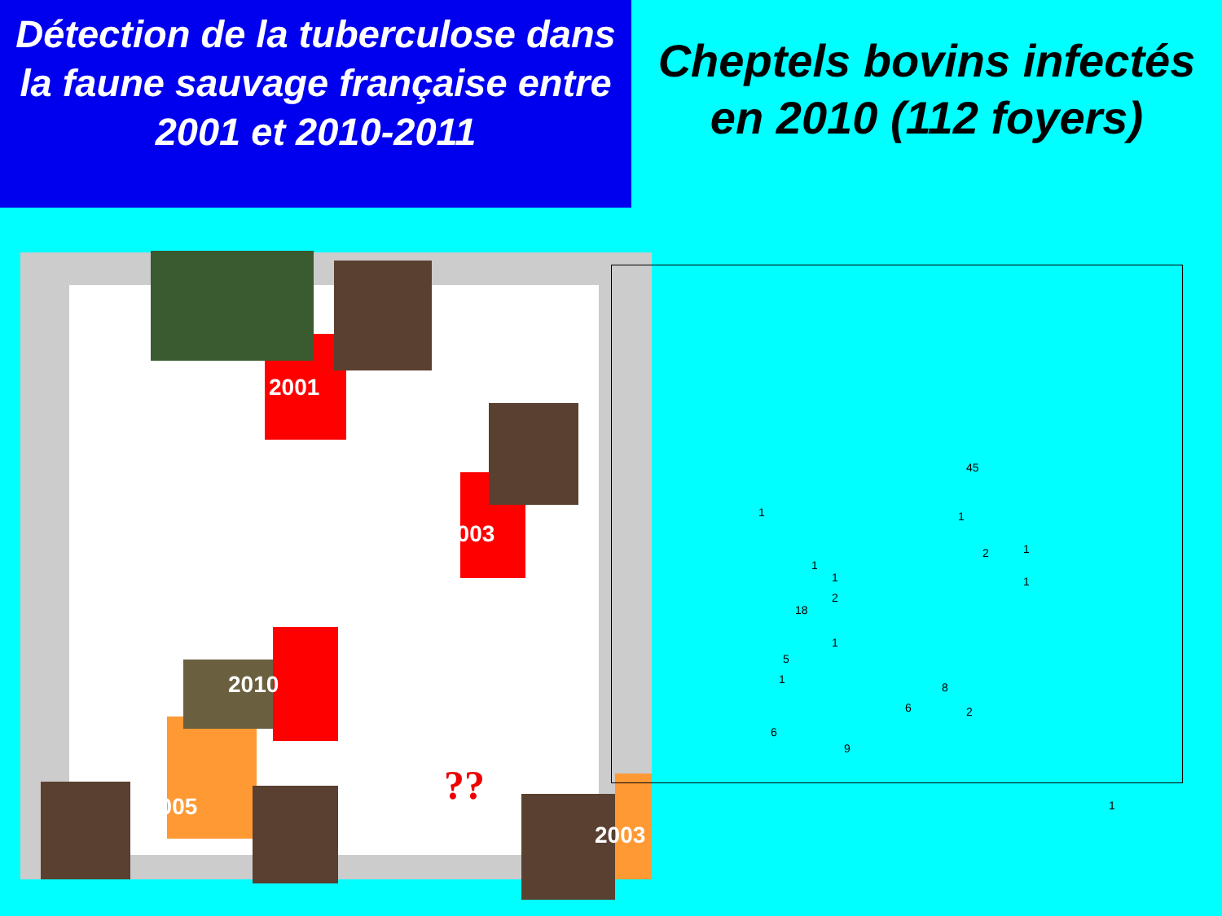Détection de la tuberculose dans la faune sauvage française entre 2001 et 2010-2011
Cheptels bovins infectés en 2010 (112 foyers)
2001
2003
2010
2005
2003
??
45
1
2 1
1
1
1
2
1
18
1
5
1
6
8
6 2
9
1